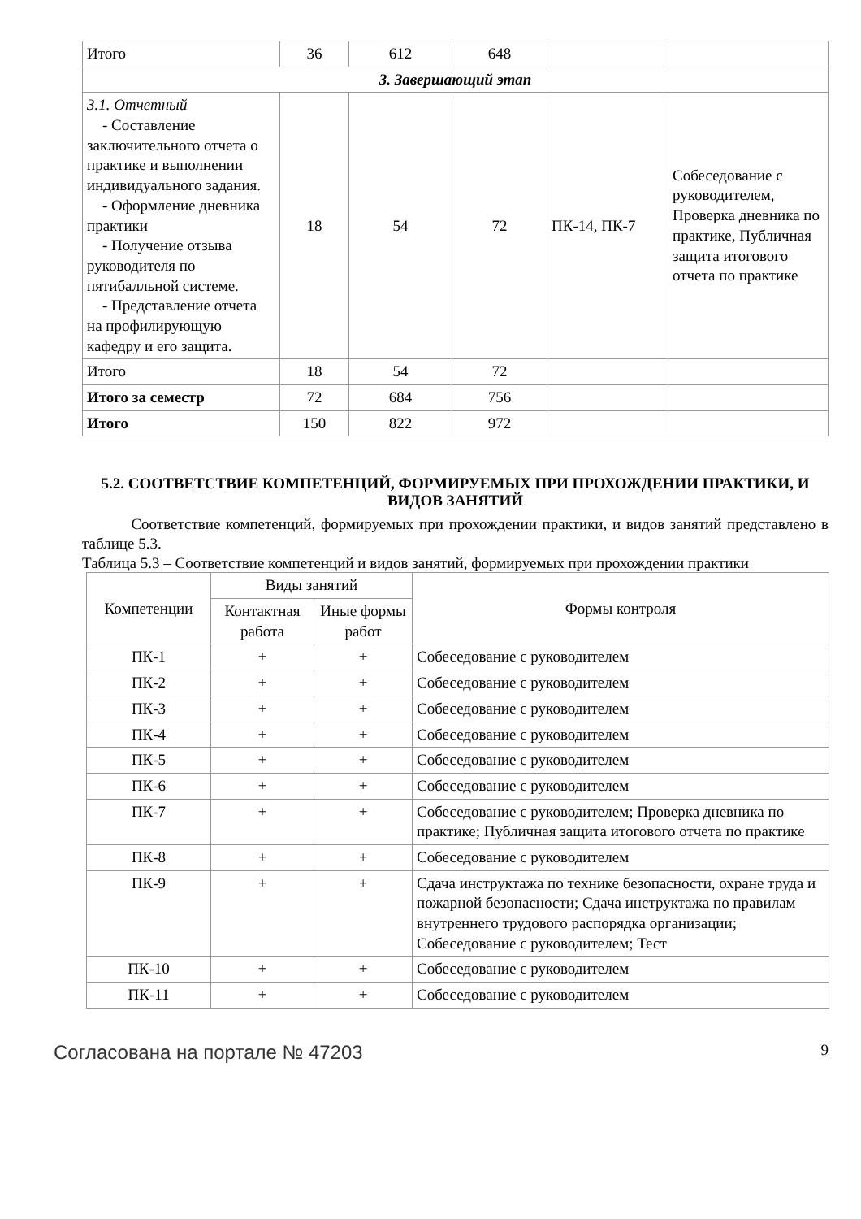| Итого | 36 | 612 | 648 | | |
| 3. Завершающий этап | | | | | |
| 3.1. Отчетный - Составление заключительного отчета о практике и выполнении индивидуального задания. - Оформление дневника практики - Получение отзыва руководителя по пятибалльной системе. - Представление отчета на профилирующую кафедру и его защита. | 18 | 54 | 72 | ПК-14, ПК-7 | Собеседование с руководителем, Проверка дневника по практике, Публичная защита итогового отчета по практике |
| Итого | 18 | 54 | 72 | | |
| Итого за семестр | 72 | 684 | 756 | | |
| Итого | 150 | 822 | 972 | | |
5.2. СООТВЕТСТВИЕ КОМПЕТЕНЦИЙ, ФОРМИРУЕМЫХ ПРИ ПРОХОЖДЕНИИ ПРАКТИКИ, И ВИДОВ ЗАНЯТИЙ
Соответствие компетенций, формируемых при прохождении практики, и видов занятий представлено в таблице 5.3.
Таблица 5.3 – Соответствие компетенций и видов занятий, формируемых при прохождении практики
| Компетенции | Виды занятий | | Формы контроля |
| --- | --- | --- | --- |
| | Контактная работа | Иные формы работ | |
| ПК-1 | + | + | Собеседование с руководителем |
| ПК-2 | + | + | Собеседование с руководителем |
| ПК-3 | + | + | Собеседование с руководителем |
| ПК-4 | + | + | Собеседование с руководителем |
| ПК-5 | + | + | Собеседование с руководителем |
| ПК-6 | + | + | Собеседование с руководителем |
| ПК-7 | + | + | Собеседование с руководителем; Проверка дневника по практике; Публичная защита итогового отчета по практике |
| ПК-8 | + | + | Собеседование с руководителем |
| ПК-9 | + | + | Сдача инструктажа по технике безопасности, охране труда и пожарной безопасности; Сдача инструктажа по правилам внутреннего трудового распорядка организации; Собеседование с руководителем; Тест |
| ПК-10 | + | + | Собеседование с руководителем |
| ПК-11 | + | + | Собеседование с руководителем |
Согласована на портале № 47203 9